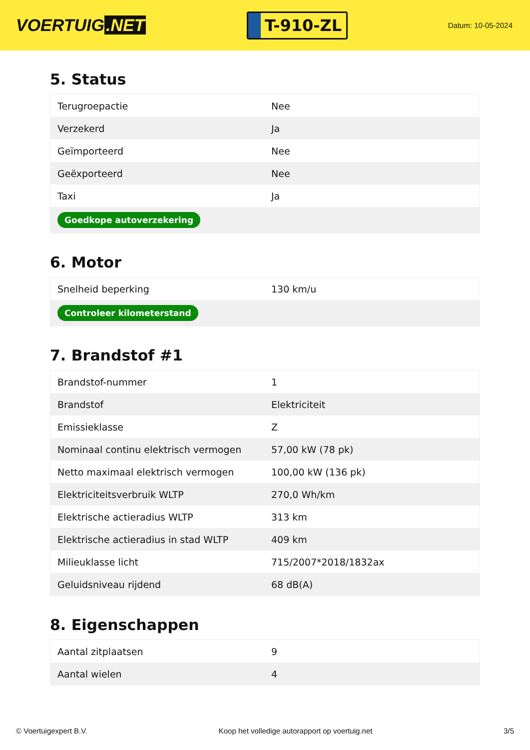VOERTUIG.NET
T-910-ZL
Datum: 10-05-2024
5. Status
| Terugroepactie | Nee |
| Verzekerd | Ja |
| Geïmporteerd | Nee |
| Geëxporteerd | Nee |
| Taxi | Ja |
| Goedkope autoverzekering | |
6. Motor
| Snelheid beperking | 130 km/u |
| Controleer kilometerstand | |
7. Brandstof #1
| Brandstof-nummer | 1 |
| Brandstof | Elektriciteit |
| Emissieklasse | Z |
| Nominaal continu elektrisch vermogen | 57,00 kW (78 pk) |
| Netto maximaal elektrisch vermogen | 100,00 kW (136 pk) |
| Elektriciteitsverbruik WLTP | 270,0 Wh/km |
| Elektrische actieradius WLTP | 313 km |
| Elektrische actieradius in stad WLTP | 409 km |
| Milieuklasse licht | 715/2007*2018/1832ax |
| Geluidsniveau rijdend | 68 dB(A) |
8. Eigenschappen
| Aantal zitplaatsen | 9 |
| Aantal wielen | 4 |
© Voertuigexpert B.V. Koop het volledige autorapport op voertuig.net 3/5